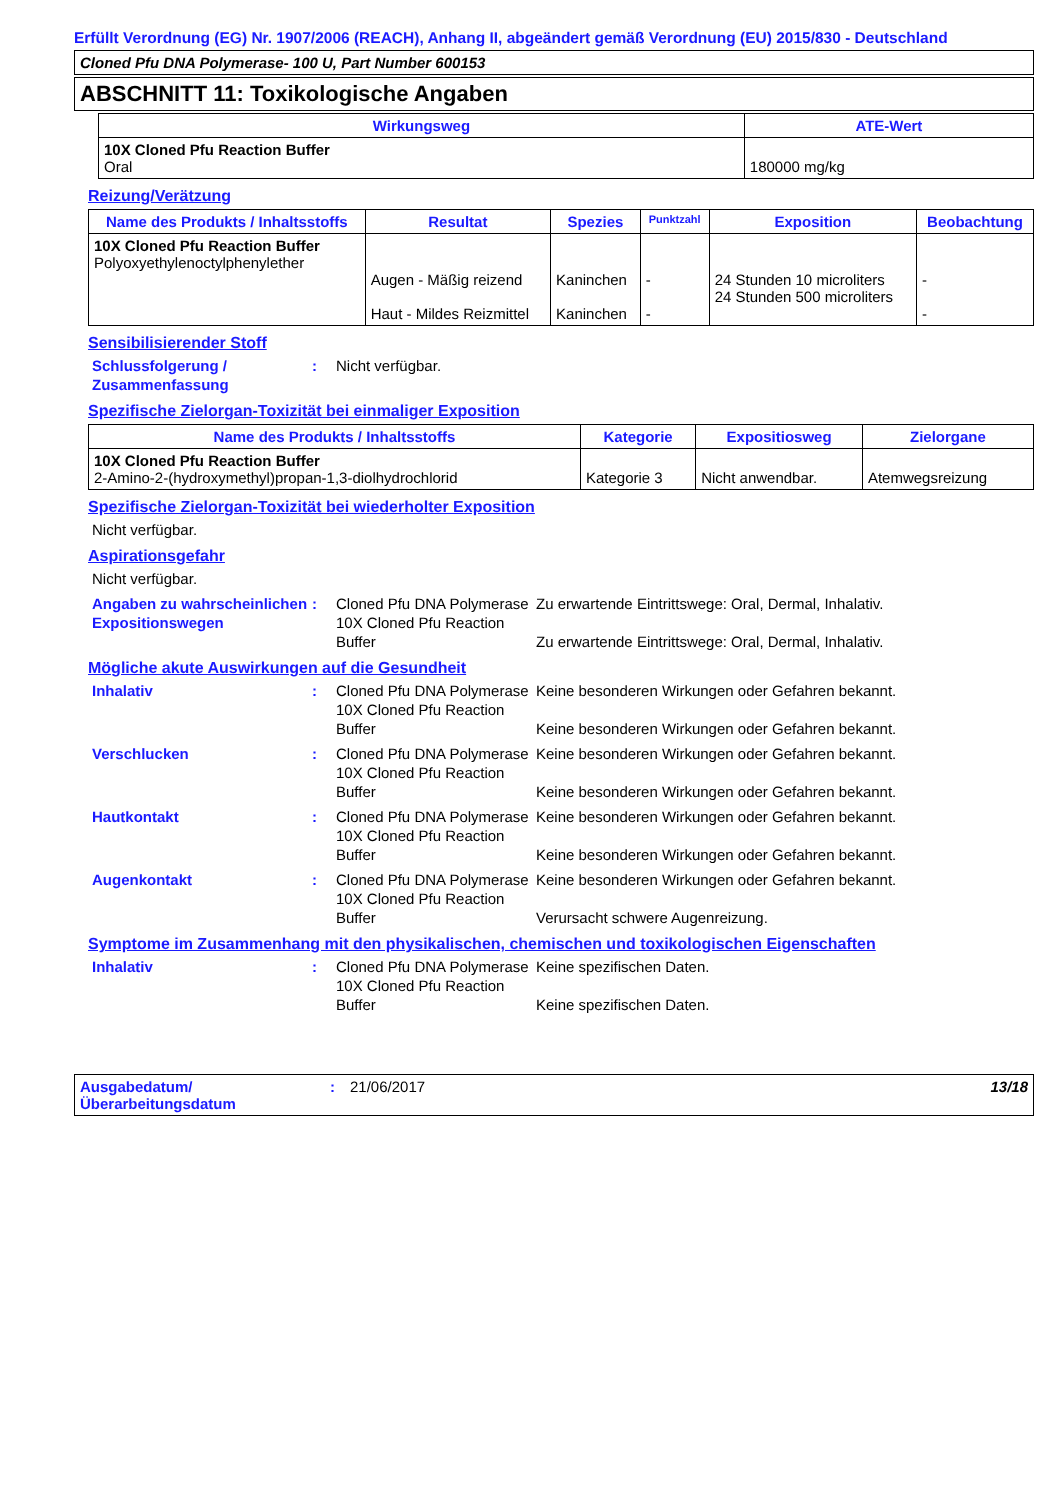Erfüllt Verordnung (EG) Nr. 1907/2006 (REACH), Anhang II, abgeändert gemäß Verordnung (EU) 2015/830 - Deutschland
Cloned Pfu DNA Polymerase- 100 U, Part Number 600153
ABSCHNITT 11: Toxikologische Angaben
| Wirkungsweg | ATE-Wert |
| --- | --- |
| 10X Cloned Pfu Reaction Buffer Oral | 180000 mg/kg |
Reizung/Verätzung
| Name des Produkts / Inhaltsstoffs | Resultat | Spezies | Punktzahl | Exposition | Beobachtung |
| --- | --- | --- | --- | --- | --- |
| 10X Cloned Pfu Reaction Buffer Polyoxyethylenoctylphenylether | Augen - Mäßig reizend Haut - Mildes Reizmittel | Kaninchen Kaninchen | - - | 24 Stunden 10 microliters 24 Stunden 500 microliters | - - |
Sensibilisierender Stoff
Schlussfolgerung / Zusammenfassung
: Nicht verfügbar.
Spezifische Zielorgan-Toxizität bei einmaliger Exposition
| Name des Produkts / Inhaltsstoffs | Kategorie | Expositiosweg | Zielorgane |
| --- | --- | --- | --- |
| 10X Cloned Pfu Reaction Buffer 2-Amino-2-(hydroxymethyl)propan-1,3-diolhydrochlorid | Kategorie 3 | Nicht anwendbar. | Atemwegsreizung |
Spezifische Zielorgan-Toxizität bei wiederholter Exposition
Nicht verfügbar.
Aspirationsgefahr
Nicht verfügbar.
Angaben zu wahrscheinlichen Expositionswegen
: Cloned Pfu DNA Polymerase
10X Cloned Pfu Reaction Buffer
Zu erwartende Eintrittswege: Oral, Dermal, Inhalativ.
Zu erwartende Eintrittswege: Oral, Dermal, Inhalativ.
Mögliche akute Auswirkungen auf die Gesundheit
Inhalativ : Cloned Pfu DNA Polymerase
10X Cloned Pfu Reaction Buffer
Keine besonderen Wirkungen oder Gefahren bekannt.
Keine besonderen Wirkungen oder Gefahren bekannt.
Verschlucken : Cloned Pfu DNA Polymerase
10X Cloned Pfu Reaction Buffer
Keine besonderen Wirkungen oder Gefahren bekannt.
Keine besonderen Wirkungen oder Gefahren bekannt.
Hautkontakt : Cloned Pfu DNA Polymerase
10X Cloned Pfu Reaction Buffer
Keine besonderen Wirkungen oder Gefahren bekannt.
Keine besonderen Wirkungen oder Gefahren bekannt.
Augenkontakt : Cloned Pfu DNA Polymerase
10X Cloned Pfu Reaction Buffer
Keine besonderen Wirkungen oder Gefahren bekannt.
Verursacht schwere Augenreizung.
Symptome im Zusammenhang mit den physikalischen, chemischen und toxikologischen Eigenschaften
Inhalativ : Cloned Pfu DNA Polymerase
10X Cloned Pfu Reaction Buffer
Keine spezifischen Daten.
Keine spezifischen Daten.
Ausgabedatum/ Überarbeitungsdatum
: 21/06/2017
13/18